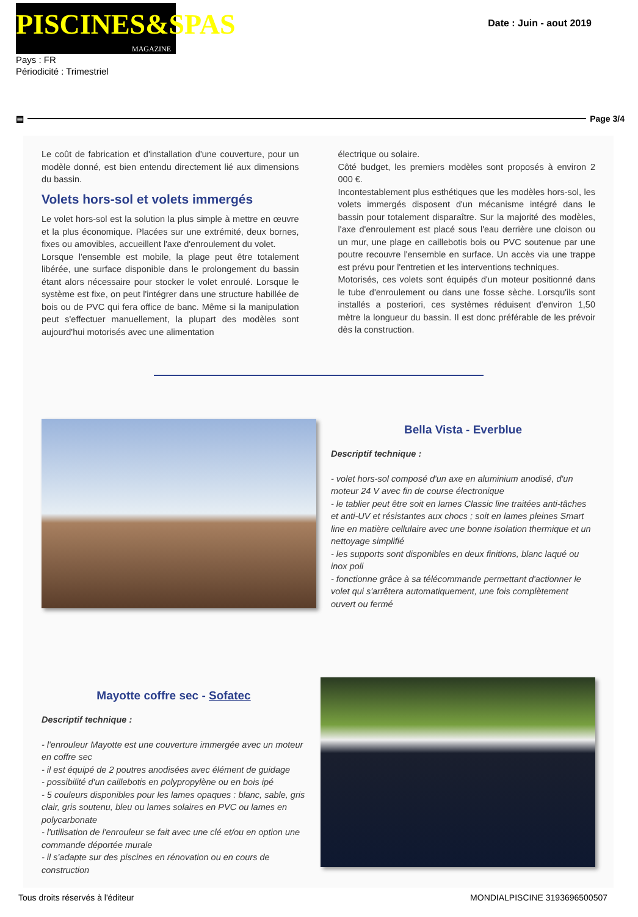PISCINES&SPAS
MAGAZINE
Date : Juin - aout 2019
Pays : FR
Périodicité : Trimestriel
▤ Page 3/4
Le coût de fabrication et d'installation d'une couverture, pour un modèle donné, est bien entendu directement lié aux dimensions du bassin.
Volets hors-sol et volets immergés
Le volet hors-sol est la solution la plus simple à mettre en œuvre et la plus économique. Placées sur une extrémité, deux bornes, fixes ou amovibles, accueillent l'axe d'enroulement du volet.
Lorsque l'ensemble est mobile, la plage peut être totalement libérée, une surface disponible dans le prolongement du bassin étant alors nécessaire pour stocker le volet enroulé. Lorsque le système est fixe, on peut l'intégrer dans une structure habillée de bois ou de PVC qui fera office de banc. Même si la manipulation peut s'effectuer manuellement, la plupart des modèles sont aujourd'hui motorisés avec une alimentation
électrique ou solaire.
Côté budget, les premiers modèles sont proposés à environ 2 000 €.
Incontestablement plus esthétiques que les modèles hors-sol, les volets immergés disposent d'un mécanisme intégré dans le bassin pour totalement disparaître. Sur la majorité des modèles, l'axe d'enroulement est placé sous l'eau derrière une cloison ou un mur, une plage en caillebotis bois ou PVC soutenue par une poutre recouvre l'ensemble en surface. Un accès via une trappe est prévu pour l'entretien et les interventions techniques.
Motorisés, ces volets sont équipés d'un moteur positionné dans le tube d'enroulement ou dans une fosse sèche. Lorsqu'ils sont installés a posteriori, ces systèmes réduisent d'environ 1,50 mètre la longueur du bassin. Il est donc préférable de les prévoir dès la construction.
Bella Vista - Everblue
Descriptif technique :
- volet hors-sol composé d'un axe en aluminium anodisé, d'un moteur 24 V avec fin de course électronique
- le tablier peut être soit en lames Classic line traitées anti-tâches et anti-UV et résistantes aux chocs ; soit en lames pleines Smart line en matière cellulaire avec une bonne isolation thermique et un nettoyage simplifié
- les supports sont disponibles en deux finitions, blanc laqué ou inox poli
- fonctionne grâce à sa télécommande permettant d'actionner le volet qui s'arrêtera automatiquement, une fois complètement ouvert ou fermé
Mayotte coffre sec - Sofatec
Descriptif technique :
- l'enrouleur Mayotte est une couverture immergée avec un moteur en coffre sec
- il est équipé de 2 poutres anodisées avec élément de guidage
- possibilité d'un caillebotis en polypropylène ou en bois ipé
- 5 couleurs disponibles pour les lames opaques : blanc, sable, gris clair, gris soutenu, bleu ou lames solaires en PVC ou lames en polycarbonate
- l'utilisation de l'enrouleur se fait avec une clé et/ou en option une commande déportée murale
- il s'adapte sur des piscines en rénovation ou en cours de construction
Tous droits réservés à l'éditeur MONDIALPISCINE 3193696500507